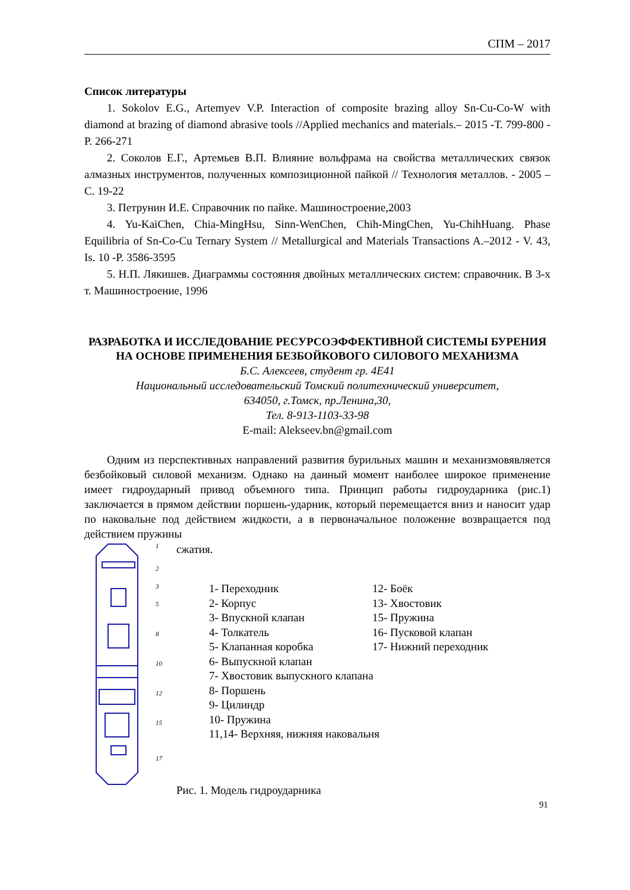СПМ – 2017
Список литературы
1. Sokolov E.G., Artemyev V.P. Interaction of composite brazing alloy Sn-Cu-Co-W with diamond at brazing of diamond abrasive tools //Applied mechanics and materials.– 2015 -Т. 799-800 - P. 266-271
2. Соколов Е.Г., Артемьев В.П. Влияние вольфрама на свойства металлических связок алмазных инструментов, полученных композиционной пайкой // Технология металлов. - 2005 – С. 19-22
3. Петрунин И.Е. Справочник по пайке. Машиностроение,2003
4. Yu-KaiChen, Chia-MingHsu, Sinn-WenChen, Chih-MingChen, Yu-ChihHuang. Phase Equilibria of Sn-Co-Cu Ternary System // Metallurgical and Materials Transactions A.–2012 - V. 43, Is. 10 -P. 3586-3595
5. Н.П. Лякишев. Диаграммы состояния двойных металлических систем: справочник. В 3-х т. Машиностроение, 1996
РАЗРАБОТКА И ИССЛЕДОВАНИЕ РЕСУРСОЭФФЕКТИВНОЙ СИСТЕМЫ БУРЕНИЯ НА ОСНОВЕ ПРИМЕНЕНИЯ БЕЗБОЙКОВОГО СИЛОВОГО МЕХАНИЗМА
Б.С. Алексеев, студент гр. 4Е41
Национальный исследовательский Томский политехнический университет,
634050, г.Томск, пр.Ленина,30,
Тел. 8-913-1103-33-98
E-mail: Alekseev.bn@gmail.com
Одним из перспективных направлений развития бурильных машин и механизмовявляется безбойковый силовой механизм. Однако на данный момент наиболее широкое применение имеет гидроударный привод объемного типа. Принцип работы гидроударника (рис.1) заключается в прямом действии поршень-ударник, который перемещается вниз и наносит удар по наковальне под действием жидкости, а в первоначальное положение возвращается под действием пружины
1
2
3
5
8
10
12
15
17
сжатия.
1- Переходник 12- Боёк 2- Корпус 13- Хвостовик 3- Впускной клапан 15- Пружина 4- Толкатель 16- Пусковой клапан 5- Клапанная коробка 17- Нижний переходник 6- Выпускной клапан 7- Хвостовик выпускного клапана 8- Поршень 9- Цилиндр 10- Пружина 11,14- Верхняя, нижняя наковальня
Рис. 1. Модель гидроударника
91